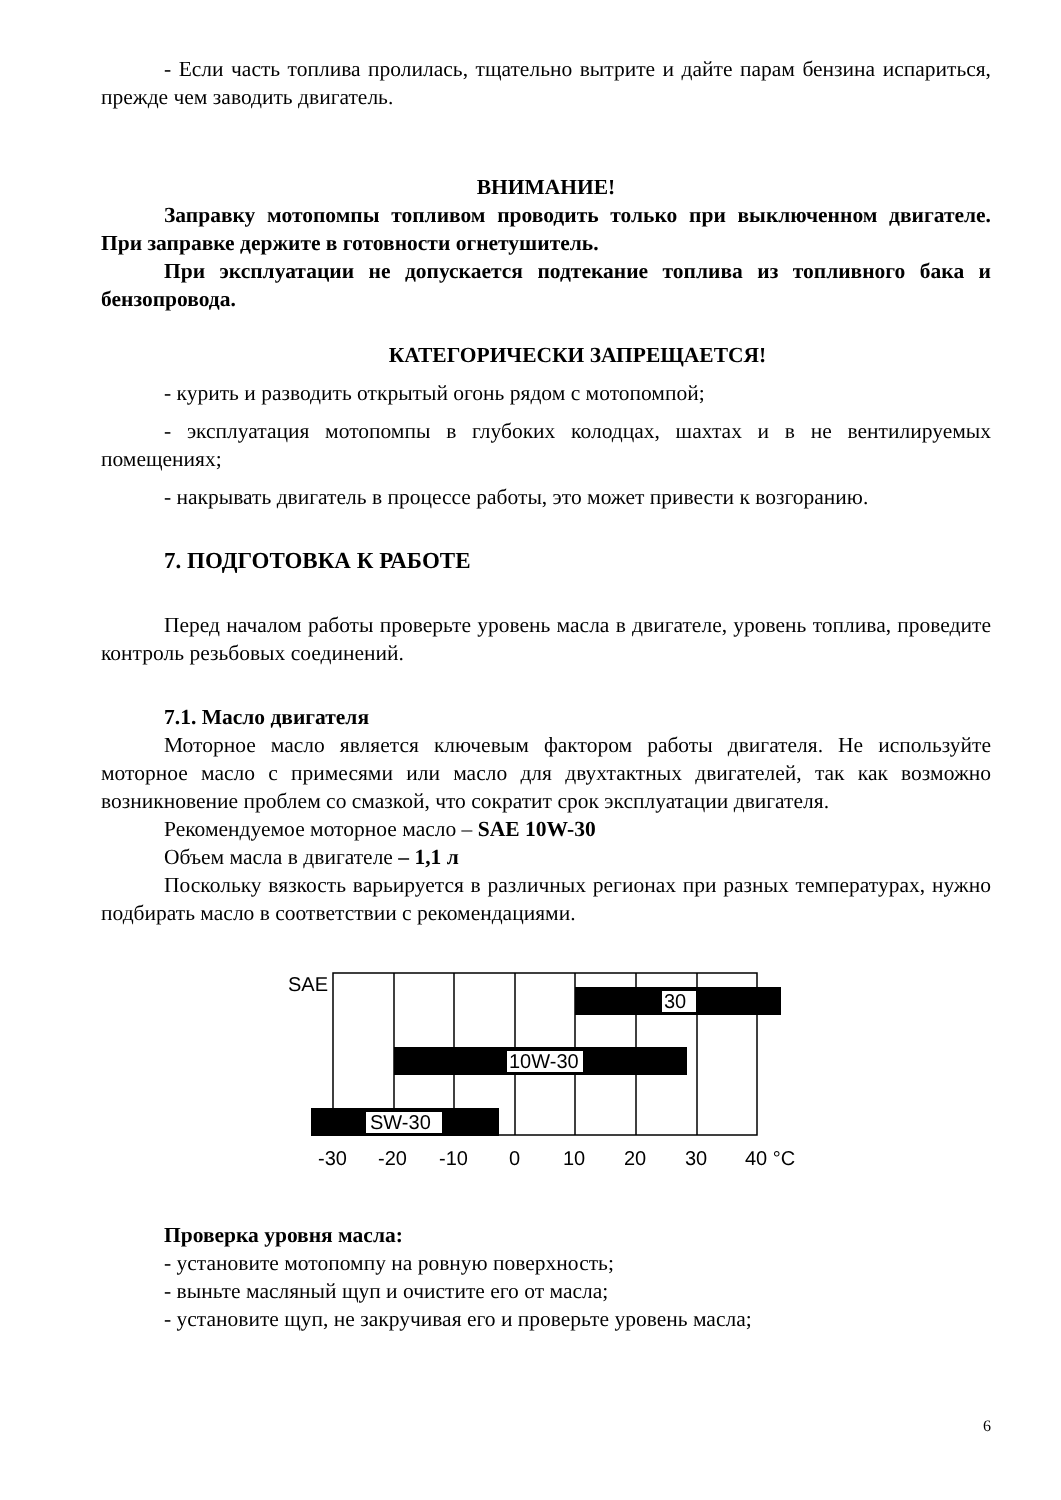- Если часть топлива пролилась, тщательно вытрите и дайте парам бензина испариться, прежде чем заводить двигатель.
ВНИМАНИЕ!
Заправку мотопомпы топливом проводить только при выключенном двигателе. При заправке держите в готовности огнетушитель.
При эксплуатации не допускается подтекание топлива из топливного бака и бензопровода.
КАТЕГОРИЧЕСКИ ЗАПРЕЩАЕТСЯ!
- курить и разводить открытый огонь рядом с мотопомпой;
- эксплуатация мотопомпы в глубоких колодцах, шахтах и в не вентилируемых помещениях;
- накрывать двигатель в процессе работы, это может привести к возгоранию.
7. ПОДГОТОВКА К РАБОТЕ
Перед началом работы проверьте уровень масла в двигателе, уровень топлива, проведите контроль резьбовых соединений.
7.1. Масло двигателя
Моторное масло является ключевым фактором работы двигателя. Не используйте моторное масло с примесями или масло для двухтактных двигателей, так как возможно возникновение проблем со смазкой, что сократит срок эксплуатации двигателя.
Рекомендуемое моторное масло – SAE 10W-30
Объем масла в двигателе – 1,1 л
Поскольку вязкость варьируется в различных регионах при разных температурах, нужно подбирать масло в соответствии с рекомендациями.
SAE
30
10W-30
SW-30
-30
-20
-10
0
10
20
30
40 °C
Проверка уровня масла:
- установите мотопомпу на ровную поверхность;
- выньте масляный щуп и очистите его от масла;
- установите щуп, не закручивая его и проверьте уровень масла;
6